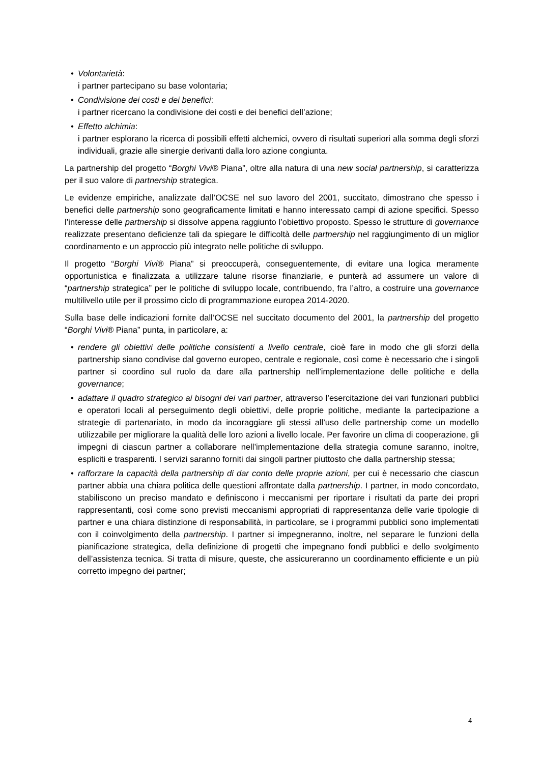• Volontarietà:
i partner partecipano su base volontaria;
• Condivisione dei costi e dei benefici:
i partner ricercano la condivisione dei costi e dei benefici dell’azione;
• Effetto alchimia:
i partner esplorano la ricerca di possibili effetti alchemici, ovvero di risultati superiori alla somma degli sforzi individuali, grazie alle sinergie derivanti dalla loro azione congiunta.
La partnership del progetto “Borghi Vivi® Piana”, oltre alla natura di una new social partnership, si caratterizza per il suo valore di partnership strategica.
Le evidenze empiriche, analizzate dall’OCSE nel suo lavoro del 2001, succitato, dimostrano che spesso i benefici delle partnership sono geograficamente limitati e hanno interessato campi di azione specifici. Spesso l’interesse delle partnership si dissolve appena raggiunto l’obiettivo proposto. Spesso le strutture di governance realizzate presentano deficienze tali da spiegare le difficoltà delle partnership nel raggiungimento di un miglior coordinamento e un approccio più integrato nelle politiche di sviluppo.
Il progetto “Borghi Vivi® Piana” si preoccuperà, conseguentemente, di evitare una logica meramente opportunistica e finalizzata a utilizzare talune risorse finanziarie, e punterà ad assumere un valore di “partnership strategica” per le politiche di sviluppo locale, contribuendo, fra l’altro, a costruire una governance multilivello utile per il prossimo ciclo di programmazione europea 2014-2020.
Sulla base delle indicazioni fornite dall’OCSE nel succitato documento del 2001, la partnership del progetto “Borghi Vivi® Piana” punta, in particolare, a:
• rendere gli obiettivi delle politiche consistenti a livello centrale, cioè fare in modo che gli sforzi della partnership siano condivise dal governo europeo, centrale e regionale, così come è necessario che i singoli partner si coordino sul ruolo da dare alla partnership nell’implementazione delle politiche e della governance;
• adattare il quadro strategico ai bisogni dei vari partner, attraverso l’esercitazione dei vari funzionari pubblici e operatori locali al perseguimento degli obiettivi, delle proprie politiche, mediante la partecipazione a strategie di partenariato, in modo da incoraggiare gli stessi all’uso delle partnership come un modello utilizzabile per migliorare la qualità delle loro azioni a livello locale. Per favorire un clima di cooperazione, gli impegni di ciascun partner a collaborare nell’implementazione della strategia comune saranno, inoltre, espliciti e trasparenti. I servizi saranno forniti dai singoli partner piuttosto che dalla partnership stessa;
• rafforzare la capacità della partnership di dar conto delle proprie azioni, per cui è necessario che ciascun partner abbia una chiara politica delle questioni affrontate dalla partnership. I partner, in modo concordato, stabiliscono un preciso mandato e definiscono i meccanismi per riportare i risultati da parte dei propri rappresentanti, così come sono previsti meccanismi appropriati di rappresentanza delle varie tipologie di partner e una chiara distinzione di responsabilità, in particolare, se i programmi pubblici sono implementati con il coinvolgimento della partnership. I partner si impegneranno, inoltre, nel separare le funzioni della pianificazione strategica, della definizione di progetti che impegnano fondi pubblici e dello svolgimento dell’assistenza tecnica. Si tratta di misure, queste, che assicureranno un coordinamento efficiente e un più corretto impegno dei partner;
4